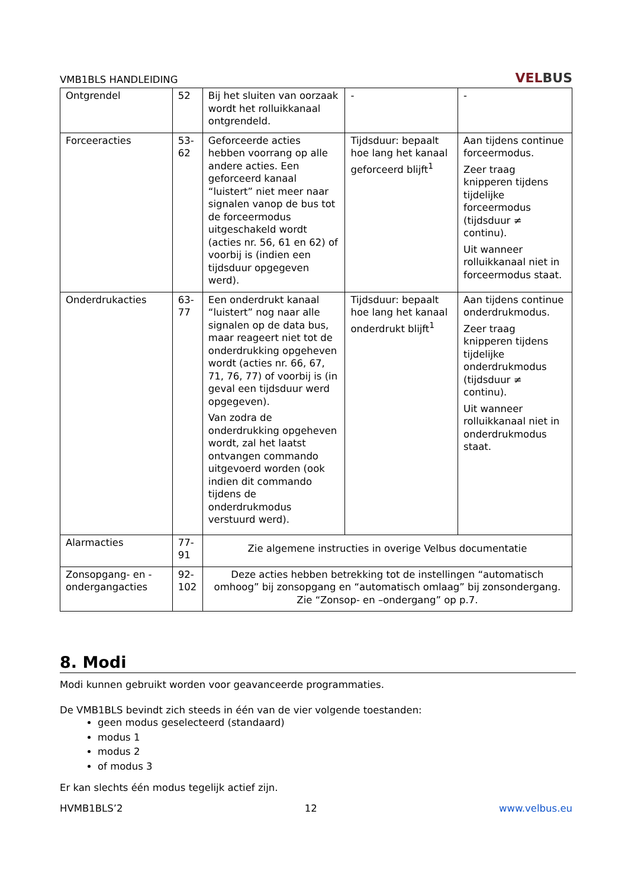VMB1BLS HANDLEIDING
VELBUS
| Ontgrendel | 52 | Bij het sluiten van oorzaak wordt het rolluikkanaal ontgrendeld. | - | - |
| Forceeracties | 53-62 | Geforceerde acties hebben voorrang op alle andere acties. Een geforceerd kanaal “luistert” niet meer naar signalen vanop de bus tot de forceermodus uitgeschakeld wordt (acties nr. 56, 61 en 62) of voorbij is (indien een tijdsduur opgegeven werd). | Tijdsduur: bepaalt hoe lang het kanaal geforceerd blijft<sup>1</sup> | Aan tijdens continue forceermodus. Zeer traag knipperen tijdens tijdelijke forceermodus (tijdsduur ≠ continu). Uit wanneer rolluikkanaal niet in forceermodus staat. |
| Onderdrukacties | 63-77 | Een onderdrukt kanaal “luistert” nog naar alle signalen op de data bus, maar reageert niet tot de onderdrukking opgeheven wordt (acties nr. 66, 67, 71, 76, 77) of voorbij is (in geval een tijdsduur werd opgegeven). Van zodra de onderdrukking opgeheven wordt, zal het laatst ontvangen commando uitgevoerd worden (ook indien dit commando tijdens de onderdrukmodus verstuurd werd). | Tijdsduur: bepaalt hoe lang het kanaal onderdrukt blijft<sup>1</sup> | Aan tijdens continue onderdrukmodus. Zeer traag knipperen tijdens tijdelijke onderdrukmodus (tijdsduur ≠ continu). Uit wanneer rolluikkanaal niet in onderdrukmodus staat. |
| Alarmacties | 77-91 | Zie algemene instructies in overige Velbus documentatie | | |
| Zonsopgang- en -ondergangacties | 92-102 | Deze acties hebben betrekking tot de instellingen “automatisch omhoog” bij zonsopgang en “automatisch omlaag” bij zonsondergang. Zie “Zonsop- en –ondergang” op p.7. | | |
8. Modi
Modi kunnen gebruikt worden voor geavanceerde programmaties.
De VMB1BLS bevindt zich steeds in één van de vier volgende toestanden:
geen modus geselecteerd (standaard)
modus 1
modus 2
of modus 3
Er kan slechts één modus tegelijk actief zijn.
HVMB1BLS’2 12 www.velbus.eu